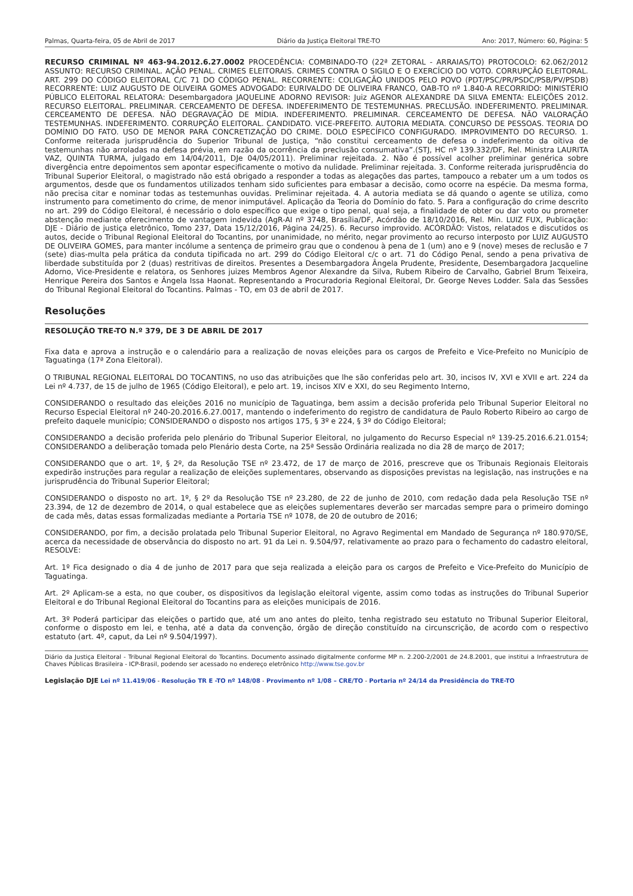Palmas, Quarta-feira, 05 de Abril de 2017 Diário da Justiça Eleitoral TRE-TO Ano: 2017, Número: 60, Página: 5
RECURSO CRIMINAL Nº 463-94.2012.6.27.0002 PROCEDÊNCIA: COMBINADO-TO (22ª ZETORAL - ARRAIAS/TO) PROTOCOLO: 62.062/2012 ASSUNTO: RECURSO CRIMINAL. AÇÃO PENAL. CRIMES ELEITORAIS. CRIMES CONTRA O SIGILO E O EXERCÍCIO DO VOTO. CORRUPÇÃO ELEITORAL. ART. 299 DO CÓDIGO ELEITORAL C/C 71 DO CÓDIGO PENAL. RECORRENTE: COLIGAÇÃO UNIDOS PELO POVO (PDT/PSC/PR/PSDC/PSB/PV/PSDB) RECORRENTE: LUIZ AUGUSTO DE OLIVEIRA GOMES ADVOGADO: EURIVALDO DE OLIVEIRA FRANCO, OAB-TO nº 1.840-A RECORRIDO: MINISTÉRIO PÚBLICO ELEITORAL RELATORA: Desembargadora JAQUELINE ADORNO REVISOR: Juiz AGENOR ALEXANDRE DA SILVA EMENTA: ELEIÇÕES 2012. RECURSO ELEITORAL. PRELIMINAR. CERCEAMENTO DE DEFESA. INDEFERIMENTO DE TESTEMUNHAS. PRECLUSÃO. INDEFERIMENTO. PRELIMINAR. CERCEAMENTO DE DEFESA. NÃO DEGRAVAÇÃO DE MÍDIA. INDEFERIMENTO. PRELIMINAR. CERCEAMENTO DE DEFESA. NÃO VALORAÇÃO TESTEMUNHAS. INDEFERIMENTO. CORRUPÇÃO ELEITORAL. CANDIDATO. VICE-PREFEITO. AUTORIA MEDIATA. CONCURSO DE PESSOAS. TEORIA DO DOMÍNIO DO FATO. USO DE MENOR PARA CONCRETIZAÇÃO DO CRIME. DOLO ESPECÍFICO CONFIGURADO. IMPROVIMENTO DO RECURSO. 1. Conforme reiterada jurisprudência do Superior Tribunal de Justiça, “não constitui cerceamento de defesa o indeferimento da oitiva de testemunhas não arroladas na defesa prévia, em razão da ocorrência da preclusão consumativa”.(STJ, HC nº 139.332/DF, Rel. Ministra LAURITA VAZ, QUINTA TURMA, julgado em 14/04/2011, DJe 04/05/2011). Preliminar rejeitada. 2. Não é possível acolher preliminar genérica sobre divergência entre depoimentos sem apontar especificamente o motivo da nulidade. Preliminar rejeitada. 3. Conforme reiterada jurisprudência do Tribunal Superior Eleitoral, o magistrado não está obrigado a responder a todas as alegações das partes, tampouco a rebater um a um todos os argumentos, desde que os fundamentos utilizados tenham sido suficientes para embasar a decisão, como ocorre na espécie. Da mesma forma, não precisa citar e nominar todas as testemunhas ouvidas. Preliminar rejeitada. 4. A autoria mediata se dá quando o agente se utiliza, como instrumento para cometimento do crime, de menor inimputável. Aplicação da Teoria do Domínio do fato. 5. Para a configuração do crime descrito no art. 299 do Código Eleitoral, é necessário o dolo específico que exige o tipo penal, qual seja, a finalidade de obter ou dar voto ou prometer abstenção mediante oferecimento de vantagem indevida (AgR-AI nº 3748, Brasília/DF, Acórdão de 18/10/2016, Rel. Min. LUIZ FUX, Publicação: DJE - Diário de justiça eletrônico, Tomo 237, Data 15/12/2016, Página 24/25). 6. Recurso improvido. ACÓRDÃO: Vistos, relatados e discutidos os autos, decide o Tribunal Regional Eleitoral do Tocantins, por unanimidade, no mérito, negar provimento ao recurso interposto por LUIZ AUGUSTO DE OLIVEIRA GOMES, para manter incólume a sentença de primeiro grau que o condenou à pena de 1 (um) ano e 9 (nove) meses de reclusão e 7 (sete) dias-multa pela prática da conduta tipificada no art. 299 do Código Eleitoral c/c o art. 71 do Código Penal, sendo a pena privativa de liberdade substituída por 2 (duas) restritivas de direitos. Presentes a Desembargadora Ângela Prudente, Presidente, Desembargadora Jacqueline Adorno, Vice-Presidente e relatora, os Senhores juizes Membros Agenor Alexandre da Silva, Rubem Ribeiro de Carvalho, Gabriel Brum Teixeira, Henrique Pereira dos Santos e Ângela Issa Haonat. Representando a Procuradoria Regional Eleitoral, Dr. George Neves Lodder. Sala das Sessões do Tribunal Regional Eleitoral do Tocantins. Palmas - TO, em 03 de abril de 2017.
Resoluções
RESOLUÇÃO TRE-TO N.º 379, DE 3 DE ABRIL DE 2017
Fixa data e aprova a instrução e o calendário para a realização de novas eleições para os cargos de Prefeito e Vice-Prefeito no Município de Taguatinga (17ª Zona Eleitoral).
O TRIBUNAL REGIONAL ELEITORAL DO TOCANTINS, no uso das atribuições que lhe são conferidas pelo art. 30, incisos IV, XVI e XVII e art. 224 da Lei nº 4.737, de 15 de julho de 1965 (Código Eleitoral), e pelo art. 19, incisos XIV e XXI, do seu Regimento Interno,
CONSIDERANDO o resultado das eleições 2016 no município de Taguatinga, bem assim a decisão proferida pelo Tribunal Superior Eleitoral no Recurso Especial Eleitoral nº 240-20.2016.6.27.0017, mantendo o indeferimento do registro de candidatura de Paulo Roberto Ribeiro ao cargo de prefeito daquele município; CONSIDERANDO o disposto nos artigos 175, § 3º e 224, § 3º do Código Eleitoral;
CONSIDERANDO a decisão proferida pelo plenário do Tribunal Superior Eleitoral, no julgamento do Recurso Especial nº 139-25.2016.6.21.0154; CONSIDERANDO a deliberação tomada pelo Plenário desta Corte, na 25ª Sessão Ordinária realizada no dia 28 de março de 2017;
CONSIDERANDO que o art. 1º, § 2º, da Resolução TSE nº 23.472, de 17 de março de 2016, prescreve que os Tribunais Regionais Eleitorais expedirão instruções para regular a realização de eleições suplementares, observando as disposições previstas na legislação, nas instruções e na jurisprudência do Tribunal Superior Eleitoral;
CONSIDERANDO o disposto no art. 1º, § 2º da Resolução TSE nº 23.280, de 22 de junho de 2010, com redação dada pela Resolução TSE nº 23.394, de 12 de dezembro de 2014, o qual estabelece que as eleições suplementares deverão ser marcadas sempre para o primeiro domingo de cada mês, datas essas formalizadas mediante a Portaria TSE nº 1078, de 20 de outubro de 2016;
CONSIDERANDO, por fim, a decisão prolatada pelo Tribunal Superior Eleitoral, no Agravo Regimental em Mandado de Segurança nº 180.970/SE, acerca da necessidade de observância do disposto no art. 91 da Lei n. 9.504/97, relativamente ao prazo para o fechamento do cadastro eleitoral, RESOLVE:
Art. 1º Fica designado o dia 4 de junho de 2017 para que seja realizada a eleição para os cargos de Prefeito e Vice-Prefeito do Município de Taguatinga.
Art. 2º Aplicam-se a esta, no que couber, os dispositivos da legislação eleitoral vigente, assim como todas as instruções do Tribunal Superior Eleitoral e do Tribunal Regional Eleitoral do Tocantins para as eleições municipais de 2016.
Art. 3º Poderá participar das eleições o partido que, até um ano antes do pleito, tenha registrado seu estatuto no Tribunal Superior Eleitoral, conforme o disposto em lei, e tenha, até a data da convenção, órgão de direção constituído na circunscrição, de acordo com o respectivo estatuto (art. 4º, caput, da Lei nº 9.504/1997).
Diário da Justiça Eleitoral - Tribunal Regional Eleitoral do Tocantins. Documento assinado digitalmente conforme MP n. 2.200-2/2001 de 24.8.2001, que institui a Infraestrutura de Chaves Públicas Brasileira - ICP-Brasil, podendo ser acessado no endereço eletrônico http://www.tse.gov.br
Legislação DJE Lei nº 11.419/06 - Resolução TR E -TO nº 148/08 - Provimento nº 1/08 – CRE/TO - Portaria nº 24/14 da Presidência do TRE-TO